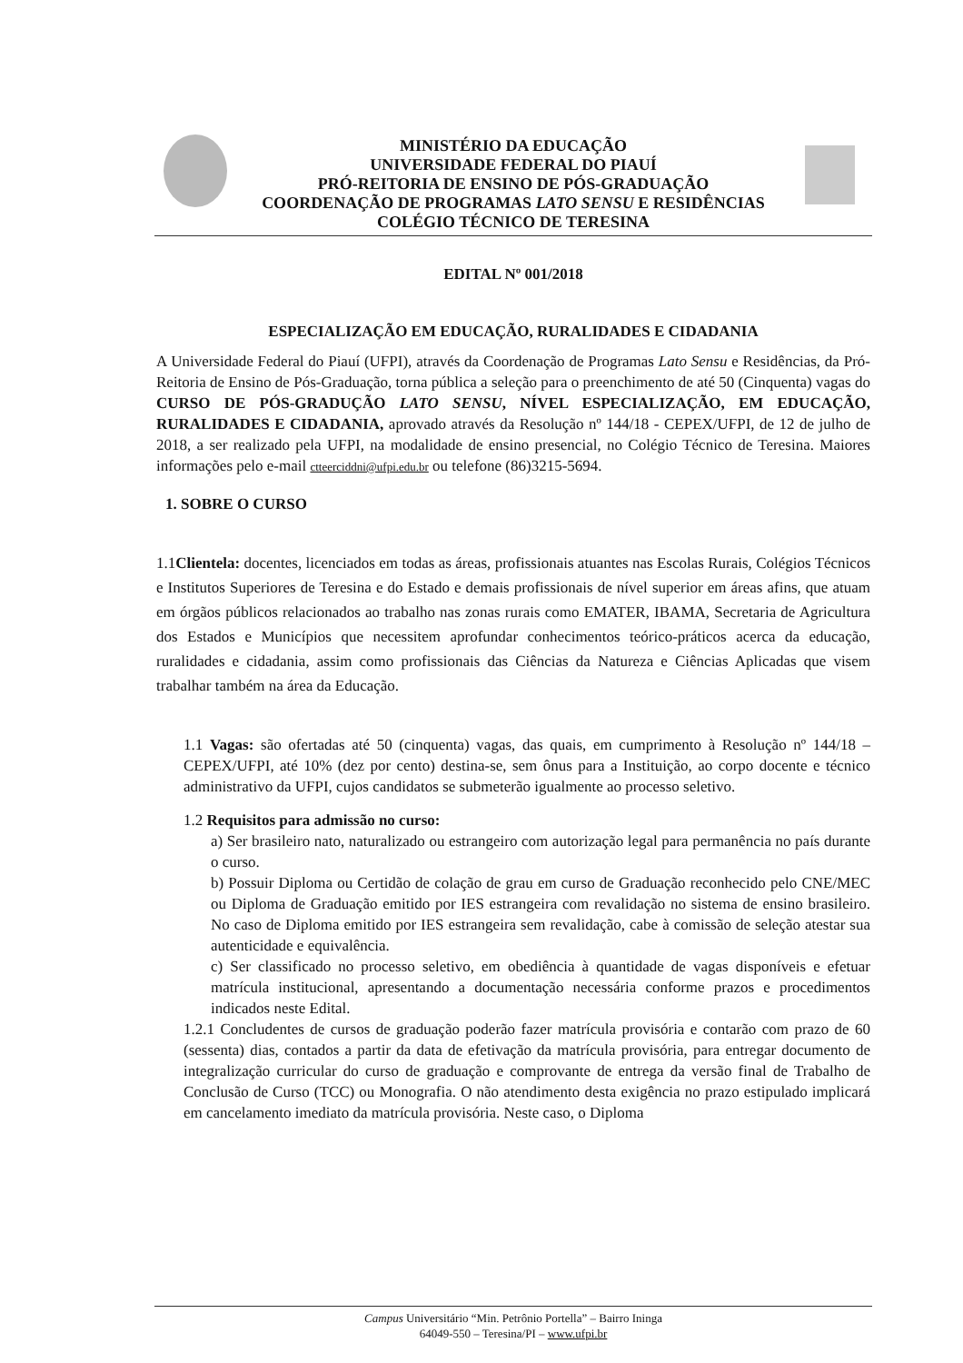MINISTÉRIO DA EDUCAÇÃO
UNIVERSIDADE FEDERAL DO PIAUÍ
PRÓ-REITORIA DE ENSINO DE PÓS-GRADUAÇÃO
COORDENAÇÃO DE PROGRAMAS LATO SENSU E RESIDÊNCIAS
COLÉGIO TÉCNICO DE TERESINA
EDITAL Nº 001/2018
ESPECIALIZAÇÃO EM EDUCAÇÃO, RURALIDADES E CIDADANIA
A Universidade Federal do Piauí (UFPI), através da Coordenação de Programas Lato Sensu e Residências, da Pró-Reitoria de Ensino de Pós-Graduação, torna pública a seleção para o preenchimento de até 50 (Cinquenta) vagas do CURSO DE PÓS-GRADUÇÃO LATO SENSU, NÍVEL ESPECIALIZAÇÃO, EM EDUCAÇÃO, RURALIDADES E CIDADANIA, aprovado através da Resolução nº 144/18 - CEPEX/UFPI, de 12 de julho de 2018, a ser realizado pela UFPI, na modalidade de ensino presencial, no Colégio Técnico de Teresina. Maiores informações pelo e-mail ctteerciddni@ufpi.edu.br ou telefone (86)3215-5694.
1. SOBRE O CURSO
1.1Clientela: docentes, licenciados em todas as áreas, profissionais atuantes nas Escolas Rurais, Colégios Técnicos e Institutos Superiores de Teresina e do Estado e demais profissionais de nível superior em áreas afins, que atuam em órgãos públicos relacionados ao trabalho nas zonas rurais como EMATER, IBAMA, Secretaria de Agricultura dos Estados e Municípios que necessitem aprofundar conhecimentos teórico-práticos acerca da educação, ruralidades e cidadania, assim como profissionais das Ciências da Natureza e Ciências Aplicadas que visem trabalhar também na área da Educação.
1.1 Vagas: são ofertadas até 50 (cinquenta) vagas, das quais, em cumprimento à Resolução nº 144/18 – CEPEX/UFPI, até 10% (dez por cento) destina-se, sem ônus para a Instituição, ao corpo docente e técnico administrativo da UFPI, cujos candidatos se submeterão igualmente ao processo seletivo.
1.2 Requisitos para admissão no curso:
a) Ser brasileiro nato, naturalizado ou estrangeiro com autorização legal para permanência no país durante o curso.
b) Possuir Diploma ou Certidão de colação de grau em curso de Graduação reconhecido pelo CNE/MEC ou Diploma de Graduação emitido por IES estrangeira com revalidação no sistema de ensino brasileiro. No caso de Diploma emitido por IES estrangeira sem revalidação, cabe à comissão de seleção atestar sua autenticidade e equivalência.
c) Ser classificado no processo seletivo, em obediência à quantidade de vagas disponíveis e efetuar matrícula institucional, apresentando a documentação necessária conforme prazos e procedimentos indicados neste Edital.
1.2.1 Concludentes de cursos de graduação poderão fazer matrícula provisória e contarão com prazo de 60 (sessenta) dias, contados a partir da data de efetivação da matrícula provisória, para entregar documento de integralização curricular do curso de graduação e comprovante de entrega da versão final de Trabalho de Conclusão de Curso (TCC) ou Monografia. O não atendimento desta exigência no prazo estipulado implicará em cancelamento imediato da matrícula provisória. Neste caso, o Diploma
Campus Universitário “Min. Petrônio Portella” – Bairro Ininga
64049-550 – Teresina/PI – www.ufpi.br